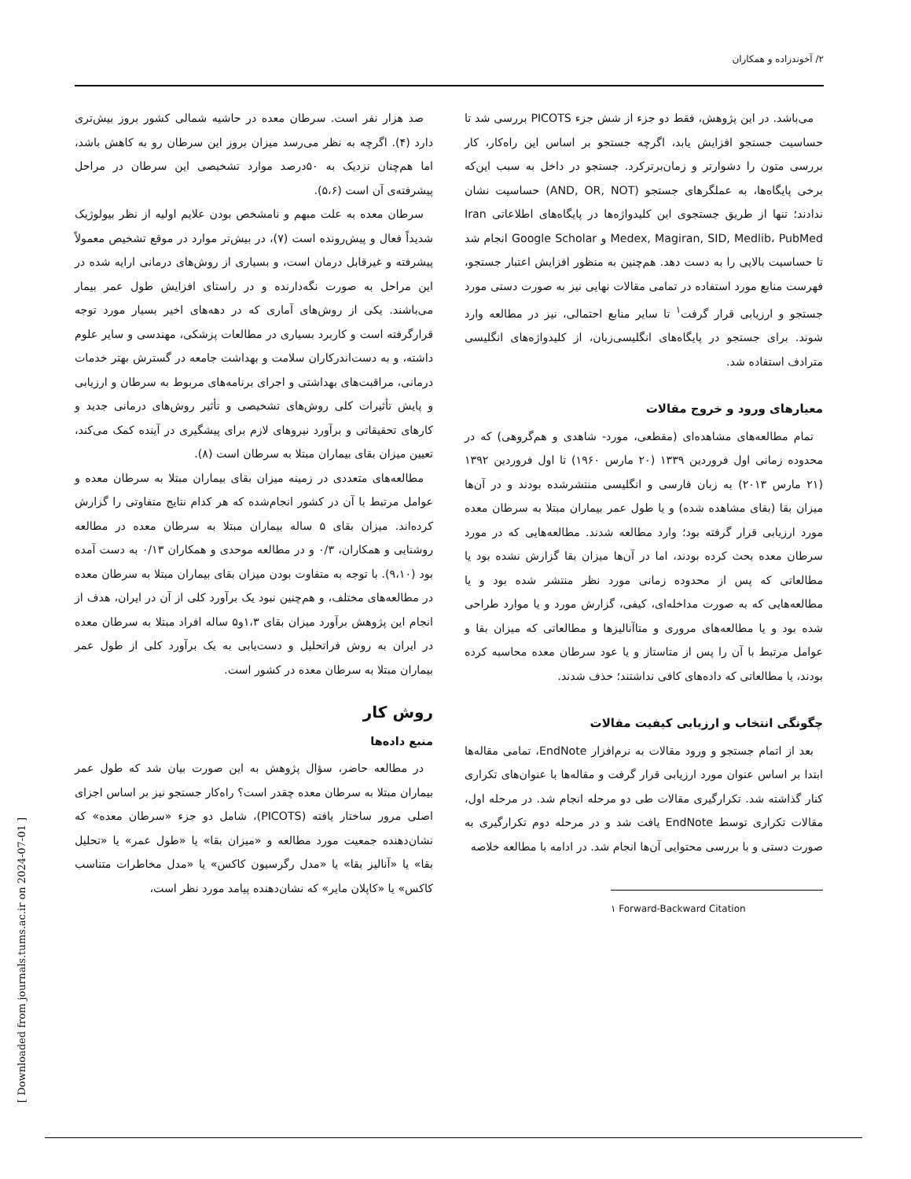۲/ آخوندزاده و همکاران
صد هزار نفر است. سرطان معده در حاشیه شمالی کشور بروز بیش‌تری دارد (۴). اگرچه به نظر می‌رسد میزان بروز این سرطان رو به کاهش باشد، اما هم‌چنان نزدیک به ۵۰درصد موارد تشخیصی این سرطان در مراحل پیشرفته‌ی آن است (۵،۶).
سرطان معده به علت مبهم و نامشخص بودن علایم اولیه از نظر بیولوژیک شدیداً فعال و پیش‌رونده است (۷)، در بیش‌تر موارد در موقع تشخیص معمولاً پیشرفته و غیرقابل درمان است، و بسیاری از روش‌های درمانی ارایه شده در این مراحل به صورت نگه‌دارنده و در راستای افزایش طول عمر بیمار می‌باشند. یکی از روش‌های آماری که در دهه‌های اخیر بسیار مورد توجه قرارگرفته است و کاربرد بسیاری در مطالعات پزشکی، مهندسی و سایر علوم داشته، و به دست‌اندرکاران سلامت و بهداشت جامعه در گسترش بهتر خدمات درمانی، مراقبت‌های بهداشتی و اجرای برنامه‌های مربوط به سرطان و ارزیابی و پایش تأثیرات کلی روش‌های تشخیصی و تأثیر روش‌های درمانی جدید و کارهای تحقیقاتی و برآورد نیروهای لازم برای پیشگیری در آینده کمک می‌کند، تعیین میزان بقای بیماران مبتلا به سرطان است (۸).
مطالعه‌های متعددی در زمینه میزان بقای بیماران مبتلا به سرطان معده و عوامل مرتبط با آن در کشور انجام‌شده که هر کدام نتایج متفاوتی را گزارش کرده‌اند. میزان بقای ۵ ساله بیماران مبتلا به سرطان معده در مطالعه روشنایی و همکاران، ۰/۳ و در مطالعه موحدی و همکاران ۰/۱۳ به دست آمده بود (۹،۱۰). با توجه به متفاوت بودن میزان بقای بیماران مبتلا به سرطان معده در مطالعه‌های مختلف، و هم‌چنین نبود یک برآورد کلی از آن در ایران، هدف از انجام این پژوهش برآورد میزان بقای ۱،۳و۵ ساله افراد مبتلا به سرطان معده در ایران به روش فراتحلیل و دست‌یابی به یک برآورد کلی از طول عمر بیماران مبتلا به سرطان معده در کشور است.
روش کار
منبع داده‌ها
در مطالعه حاضر، سؤال پژوهش به این صورت بیان شد که طول عمر بیماران مبتلا به سرطان معده چقدر است؟ راه‌کار جستجو نیز بر اساس اجزای اصلی مرور ساختار یافته (PICOTS)، شامل دو جزء «سرطان معده» که نشان‌دهنده جمعیت مورد مطالعه و «میزان بقا» یا «طول عمر» یا «تحلیل بقا» یا «آنالیز بقا» یا «مدل رگرسیون کاکس» یا «مدل مخاطرات متناسب کاکس» یا «کاپلان مایر» که نشان‌دهنده پیامد مورد نظر است،
می‌باشد. در این پژوهش، فقط دو جزء از شش جزء PICOTS بررسی شد تا حساسیت جستجو افزایش یابد، اگرچه جستجو بر اساس این راه‌کار، کار بررسی متون را دشوارتر و زمان‌برترکرد. جستجو در داخل به سبب این‌که برخی پایگاه‌ها، به عملگرهای جستجو (AND, OR, NOT) حساسیت نشان ندادند؛ تنها از طریق جستجوی این کلیدواژه‌ها در پایگاه‌های اطلاعاتی Iran Medex, Magiran, SID, Medlib، PubMed و Google Scholar انجام شد تا حساسیت بالایی را به دست دهد. هم‌چنین به منظور افزایش اعتبار جستجو، فهرست منابع مورد استفاده در تمامی مقالات نهایی نیز به صورت دستی مورد جستجو و ارزیابی قرار گرفت<sup>۱</sup> تا سایر منابع احتمالی، نیز در مطالعه وارد شوند. برای جستجو در پایگاه‌های انگلیسی‌زبان، از کلیدواژه‌های انگلیسی مترادف استفاده شد.
معیارهای ورود و خروج مقالات
تمام مطالعه‌های مشاهده‌ای (مقطعی، مورد- شاهدی و هم‌گروهی) که در محدوده زمانی اول فروردین ۱۳۳۹ (۲۰ مارس ۱۹۶۰) تا اول فروردین ۱۳۹۲ (۲۱ مارس ۲۰۱۳) به زبان فارسی و انگلیسی منتشرشده بودند و در آن‌ها میزان بقا (بقای مشاهده شده) و یا طول عمر بیماران مبتلا به سرطان معده مورد ارزیابی قرار گرفته بود؛ وارد مطالعه شدند. مطالعه‌هایی که در مورد سرطان معده بحث کرده بودند، اما در آن‌ها میزان بقا گزارش نشده بود یا مطالعاتی که پس از محدوده زمانی مورد نظر منتشر شده بود و یا مطالعه‌هایی که به صورت مداخله‌ای، کیفی، گزارش مورد و یا موارد طراحی شده بود و یا مطالعه‌های مروری و متاآنالیزها و مطالعاتی که میزان بقا و عوامل مرتبط با آن را پس از متاستاز و یا عود سرطان معده محاسبه کرده بودند، یا مطالعاتی که داده‌های کافی نداشتند؛ حذف شدند.
چگونگی انتخاب و ارزیابی کیفیت مقالات
بعد از اتمام جستجو و ورود مقالات به نرم‌افزار EndNote، تمامی مقاله‌ها ابتدا بر اساس عنوان مورد ارزیابی قرار گرفت و مقاله‌ها با عنوان‌های تکراری کنار گذاشته شد. تکرارگیری مقالات طی دو مرحله انجام شد. در مرحله اول، مقالات تکراری توسط EndNote یافت شد و در مرحله دوم تکرارگیری به صورت دستی و با بررسی محتوایی آن‌ها انجام شد. در ادامه با مطالعه خلاصه
۱ Forward-Backward Citation
[ Downloaded from journals.tums.ac.ir on 2024-07-01 ]